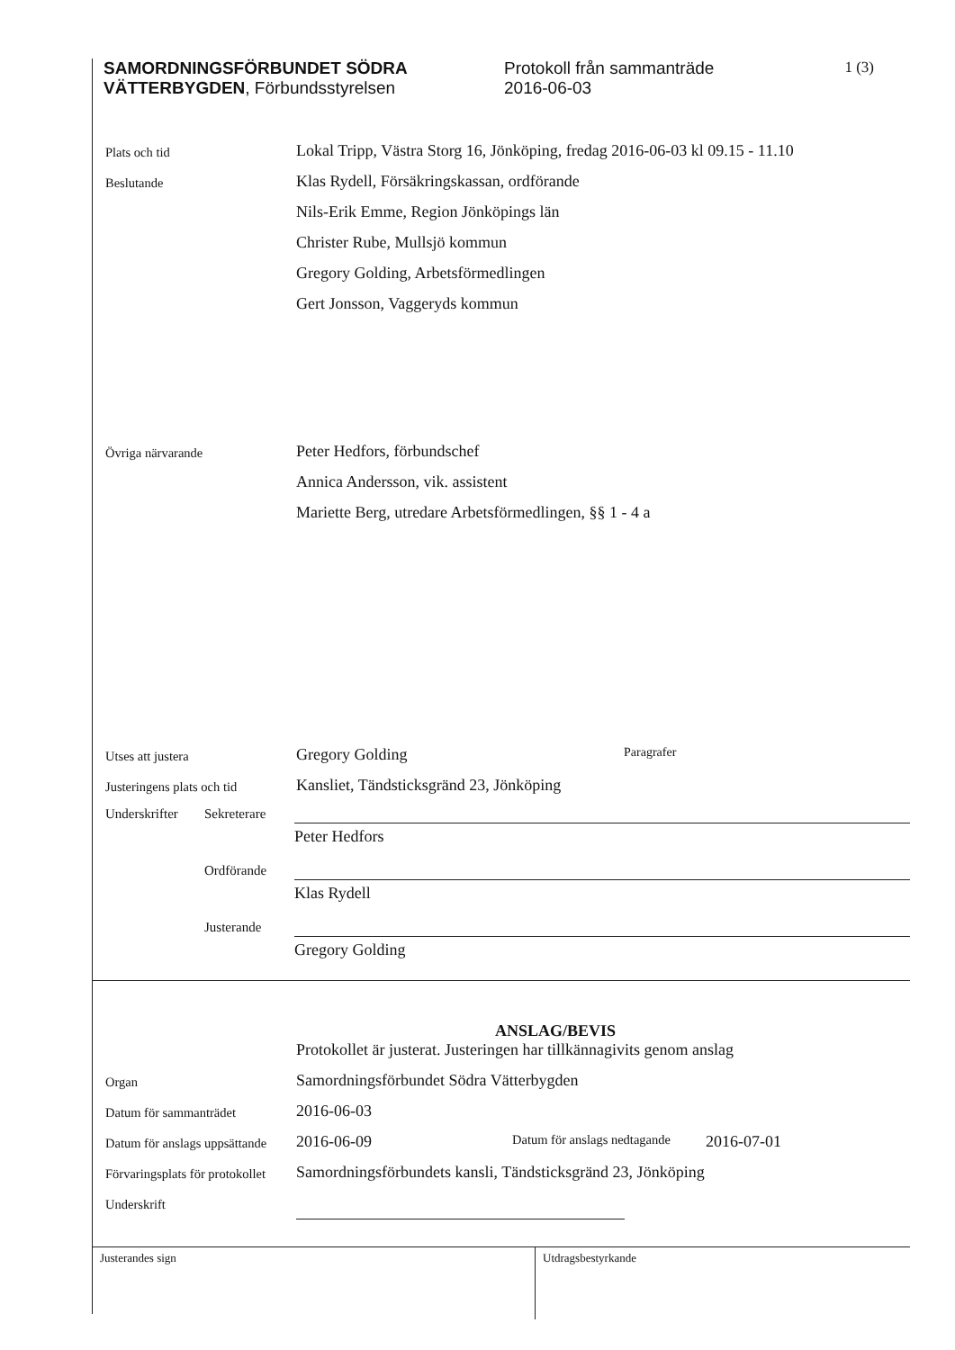SAMORDNINGSFÖRBUNDET SÖDRA VÄTTERBYGDEN, Förbundsstyrelsen
Protokoll från sammanträde
2016-06-03
1 (3)
Plats och tid
Lokal Tripp, Västra Storg 16, Jönköping, fredag 2016-06-03 kl 09.15 - 11.10
Beslutande
Klas Rydell, Försäkringskassan, ordförande
Nils-Erik Emme, Region Jönköpings län
Christer Rube, Mullsjö kommun
Gregory Golding, Arbetsförmedlingen
Gert Jonsson, Vaggeryds kommun
Övriga närvarande
Peter Hedfors, förbundschef
Annica Andersson, vik. assistent
Mariette Berg, utredare Arbetsförmedlingen, §§ 1 - 4 a
Utses att justera
Gregory Golding
Paragrafer
Justeringens plats och tid
Kansliet, Tändsticksgränd 23, Jönköping
Underskrifter
Sekreterare
Peter Hedfors
Ordförande
Klas Rydell
Justerande
Gregory Golding
ANSLAG/BEVIS
Protokollet är justerat. Justeringen har tillkännagivits genom anslag
Organ
Samordningsförbundet Södra Vätterbygden
Datum för sammanträdet
2016-06-03
Datum för anslags uppsättande
2016-06-09
Datum för anslags nedtagande 2016-07-01
Förvaringsplats för protokollet
Samordningsförbundets kansli, Tändsticksgränd 23, Jönköping
Underskrift
Justerandes sign Utdragsbestyrkande